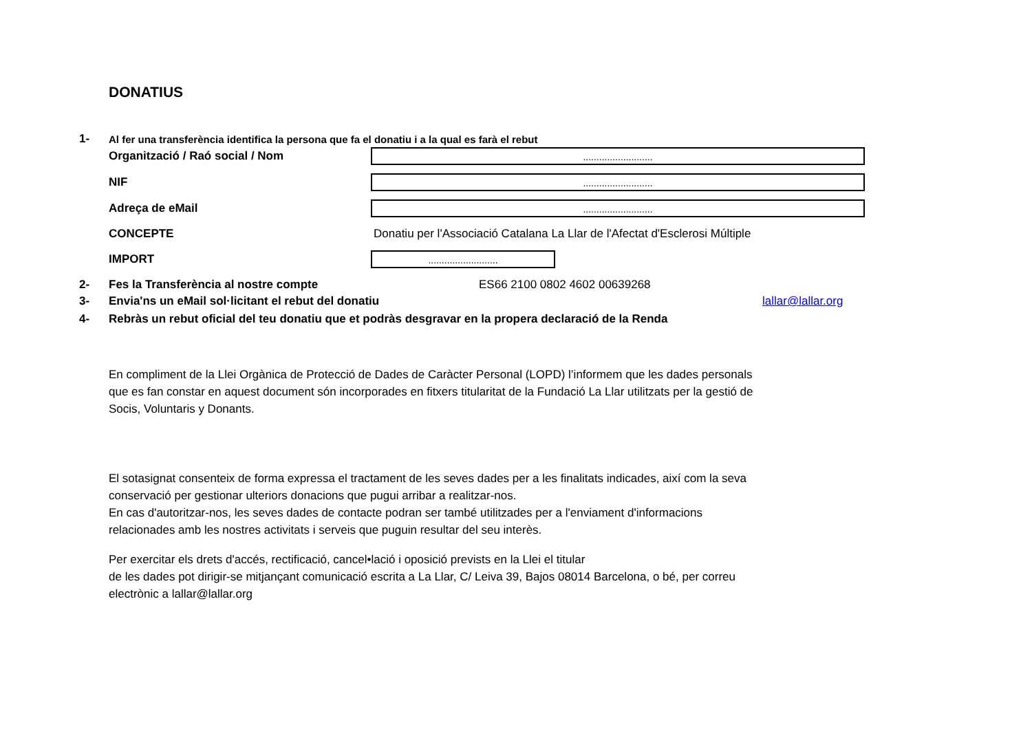DONATIUS
1-
Al fer una transferència identifica la persona que fa el donatiu i a la qual es farà el rebut
Organització / Raó social / Nom
..........................
NIF
..........................
Adreça de eMail
..........................
CONCEPTE
Donatiu per l'Associació Catalana La Llar de l'Afectat d'Esclerosi Múltiple
IMPORT
..........................
2- Fes la Transferència al nostre compte ES66 2100 0802 4602 00639268
3- Envia'ns un eMail sol·licitant el rebut del donatiu lallar@lallar.org
4-
Rebràs un rebut oficial del teu donatiu que et podràs desgravar en la propera declaració de la Renda
En compliment de la Llei Orgànica de Protecció de Dades de Caràcter Personal (LOPD) l’informem que les dades personals que es fan constar en aquest document són incorporades en fitxers titularitat de la Fundació La Llar utilitzats per la gestió de Socis, Voluntaris y Donants.
El sotasignat consenteix de forma expressa el tractament de les seves dades per a les finalitats indicades, així com la seva conservació per gestionar ulteriors donacions que pugui arribar a realitzar-nos.
En cas d'autoritzar-nos, les seves dades de contacte podran ser també utilitzades per a l'enviament d'informacions relacionades amb les nostres activitats i serveis que puguin resultar del seu interès.
Per exercitar els drets d'accés, rectificació, cancel•lació i oposició prevists en la Llei el titular
de les dades pot dirigir-se mitjançant comunicació escrita a La Llar, C/ Leiva 39, Bajos 08014 Barcelona, o bé, per correu electrònic a lallar@lallar.org